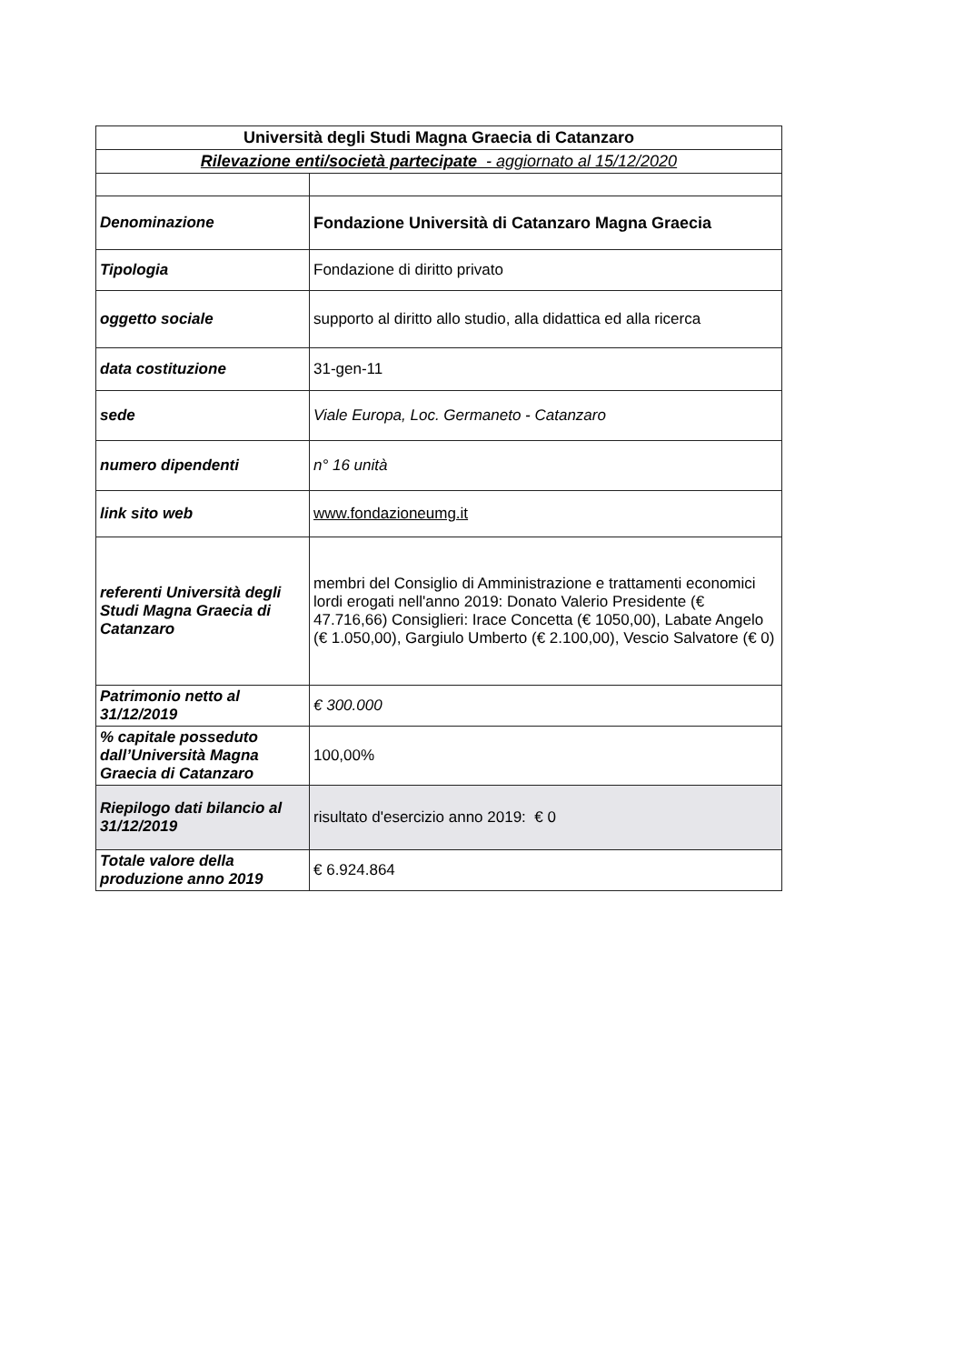| Università degli Studi Magna Graecia di Catanzaro | |
| Rilevazione enti/società partecipate - aggiornato al 15/12/2020 | |
| Denominazione | Fondazione Università di Catanzaro Magna Graecia |
| Tipologia | Fondazione di diritto privato |
| oggetto sociale | supporto al diritto allo studio, alla didattica ed alla ricerca |
| data costituzione | 31-gen-11 |
| sede | Viale Europa, Loc. Germaneto - Catanzaro |
| numero dipendenti | n° 16 unità |
| link sito web | www.fondazioneumg.it |
| referenti Università degli Studi Magna Graecia di Catanzaro | membri del Consiglio di Amministrazione e trattamenti economici lordi erogati nell'anno 2019: Donato Valerio Presidente (€ 47.716,66) Consiglieri: Irace Concetta (€ 1050,00), Labate Angelo (€ 1.050,00), Gargiulo Umberto (€ 2.100,00), Vescio Salvatore (€ 0) |
| Patrimonio netto al 31/12/2019 | € 300.000 |
| % capitale posseduto dall’Università Magna Graecia di Catanzaro | 100,00% |
| Riepilogo dati bilancio al 31/12/2019 | risultato d'esercizio anno 2019: € 0 |
| Totale valore della produzione anno 2019 | € 6.924.864 |